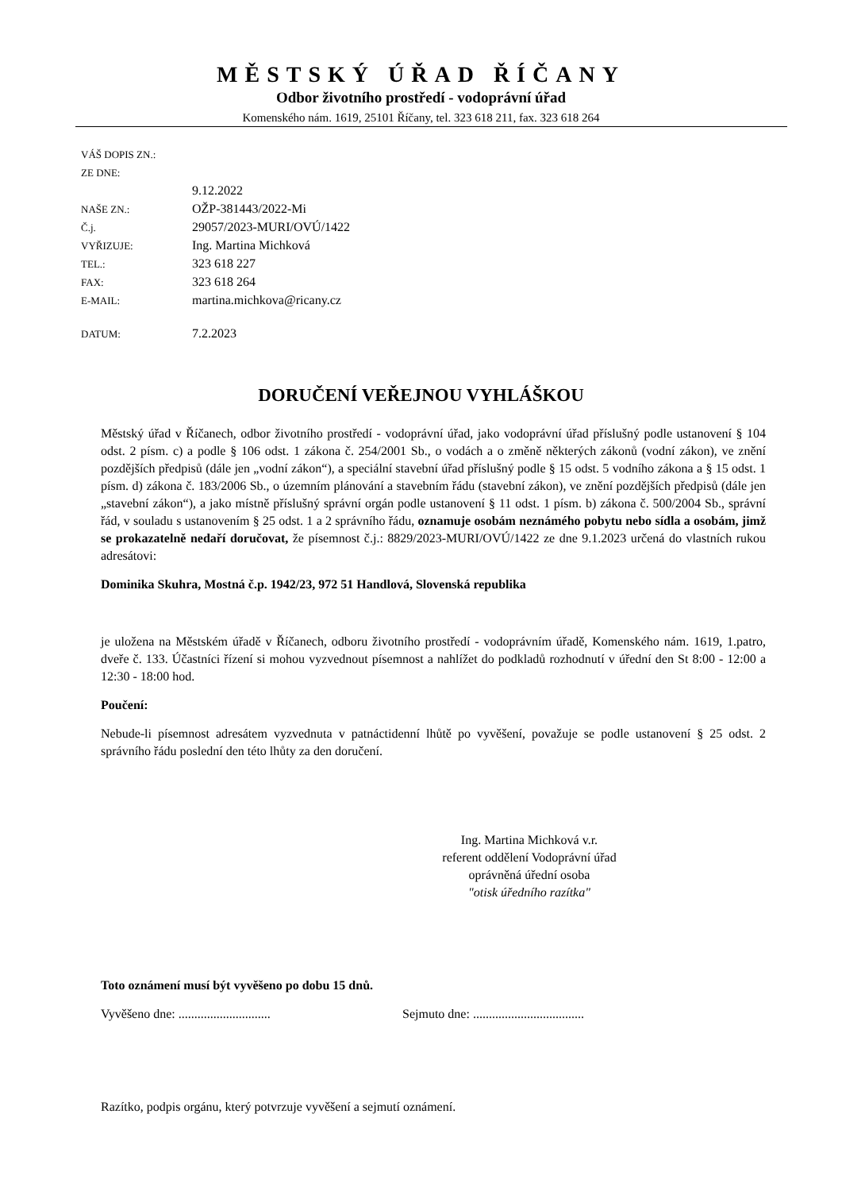MĚSTSKÝ ÚŘAD ŘÍČANY
Odbor životního prostředí - vodoprávní úřad
Komenského nám. 1619, 25101 Říčany, tel. 323 618 211, fax. 323 618 264
VÁŠ DOPIS ZN.:
ZE DNE:
9.12.2022
NAŠE ZN.: OŽP-381443/2022-Mi
Č.j. 29057/2023-MURI/OVÚ/1422
VYŘIZUJE: Ing. Martina Michková
TEL.: 323 618 227
FAX: 323 618 264
E-MAIL: martina.michkova@ricany.cz
DATUM: 7.2.2023
DORUČENÍ VEŘEJNOU VYHLÁŠKOU
Městský úřad v Říčanech, odbor životního prostředí - vodoprávní úřad, jako vodoprávní úřad příslušný podle ustanovení § 104 odst. 2 písm. c) a podle § 106 odst. 1 zákona č. 254/2001 Sb., o vodách a o změně některých zákonů (vodní zákon), ve znění pozdějších předpisů (dále jen „vodní zákon“), a speciální stavební úřad příslušný podle § 15 odst. 5 vodního zákona a § 15 odst. 1 písm. d) zákona č. 183/2006 Sb., o územním plánování a stavebním řádu (stavební zákon), ve znění pozdějších předpisů (dále jen „stavební zákon“), a jako místně příslušný správní orgán podle ustanovení § 11 odst. 1 písm. b) zákona č. 500/2004 Sb., správní řád, v souladu s ustanovením § 25 odst. 1 a 2 správního řádu, oznamuje osobám neznámého pobytu nebo sídla a osobám, jimž se prokazatelně nedaří doručovat, že písemnost č.j.: 8829/2023-MURI/OVÚ/1422 ze dne 9.1.2023 určená do vlastních rukou adresátovi:
Dominika Skuhra, Mostná č.p. 1942/23, 972 51 Handlová, Slovenská republika
je uložena na Městském úřadě v Říčanech, odboru životního prostředí - vodoprávním úřadě, Komenského nám. 1619, 1.patro, dveře č. 133. Účastníci řízení si mohou vyzvednout písemnost a nahlížet do podkladů rozhodnutí v úřední den St 8:00 - 12:00 a 12:30 - 18:00 hod.
Poučení:
Nebude-li písemnost adresátem vyzvednuta v patnáctidenní lhůtě po vyvěšení, považuje se podle ustanovení § 25 odst. 2 správního řádu poslední den této lhůty za den doručení.
Ing. Martina Michková v.r.
referent oddělení Vodoprávní úřad
oprávněná úřední osoba
"otisk úředního razítka"
Toto oznámení musí být vyvěšeno po dobu 15 dnů.
Vyvěšeno dne: ............................. Sejmuto dne: ...................................
Razítko, podpis orgánu, který potvrzuje vyvěšení a sejmutí oznámení.